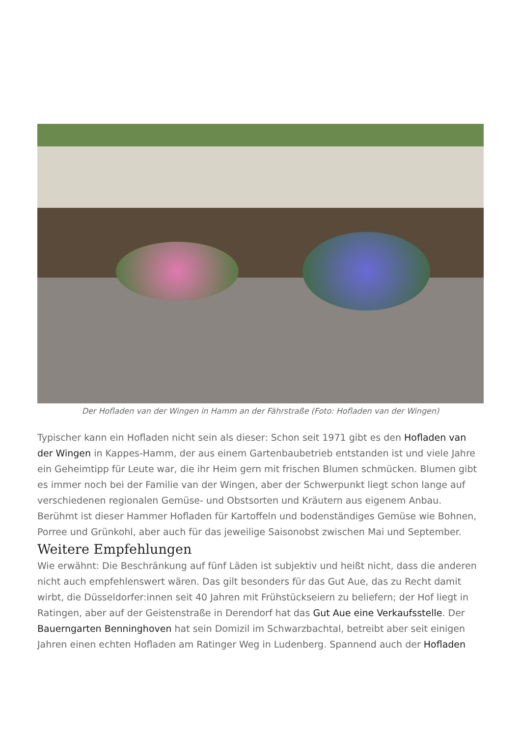Der Hofladen van der Wingen in Hamm an der Fährstraße (Foto: Hofladen van der Wingen)
Typischer kann ein Hofladen nicht sein als dieser: Schon seit 1971 gibt es den Hofladen van der Wingen in Kappes-Hamm, der aus einem Gartenbaubetrieb entstanden ist und viele Jahre ein Geheimtipp für Leute war, die ihr Heim gern mit frischen Blumen schmücken. Blumen gibt es immer noch bei der Familie van der Wingen, aber der Schwerpunkt liegt schon lange auf verschiedenen regionalen Gemüse- und Obstsorten und Kräutern aus eigenem Anbau. Berühmt ist dieser Hammer Hofladen für Kartoffeln und bodenständiges Gemüse wie Bohnen, Porree und Grünkohl, aber auch für das jeweilige Saisonobst zwischen Mai und September.
Weitere Empfehlungen
Wie erwähnt: Die Beschränkung auf fünf Läden ist subjektiv und heißt nicht, dass die anderen nicht auch empfehlenswert wären. Das gilt besonders für das Gut Aue, das zu Recht damit wirbt, die Düsseldorfer:innen seit 40 Jahren mit Frühstückseiern zu beliefern; der Hof liegt in Ratingen, aber auf der Geistenstraße in Derendorf hat das Gut Aue eine Verkaufsstelle. Der Bauerngarten Benninghoven hat sein Domizil im Schwarzbachtal, betreibt aber seit einigen Jahren einen echten Hofladen am Ratinger Weg in Ludenberg. Spannend auch der Hofladen